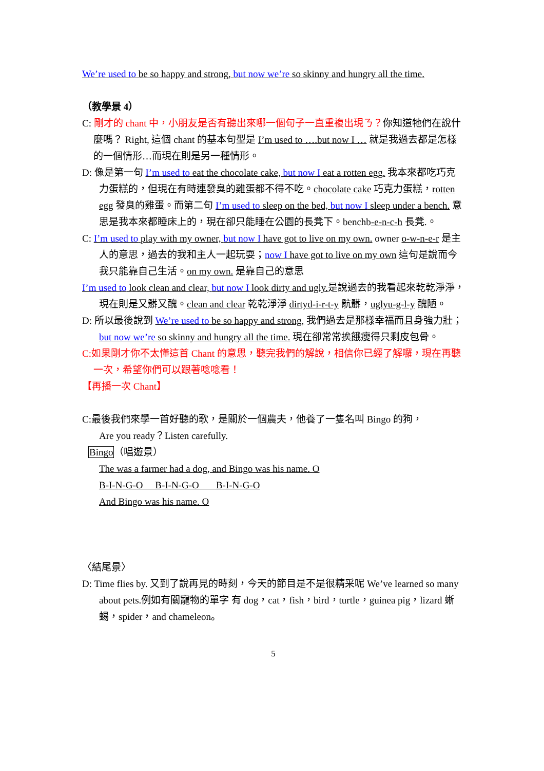We’re used to be so happy and strong, but now we’re so skinny and hungry all the time.
（教學景 4）
C: 剛才的 chant 中，小朋友是否有聽出來哪一個句子一直重複出現ㄋ？你知道牠們在說什麼嗎？ Right, 這個 chant 的基本句型是 I’m used to ….but now I … 就是我過去都是怎樣的一個情形…而現在則是另一種情形。
D: 像是第一句 I’m used to eat the chocolate cake, but now I eat a rotten egg. 我本來都吃巧克力蛋糕的，但現在有時連發臭的雞蛋都不得不吃。chocolate cake 巧克力蛋糕，rotten egg 發臭的雞蛋。而第二句 I’m used to sleep on the bed, but now I sleep under a bench. 意思是我本來都睡床上的，現在卻只能睡在公園的長凳下。benchb-e-n-c-h 長凳.。
C: I’m used to play with my owner, but now I have got to live on my own. owner o-w-n-e-r 是主人的意思，過去的我和主人一起玩耍；now I have got to live on my own 這句是說而今我只能靠自己生活。on my own. 是靠自己的意思
I’m used to look clean and clear, but now I look dirty and ugly. 是說過去的我看起來乾乾淨淨，現在則是又髒又醜。clean and clear 乾乾淨淨 dirtyd-i-r-t-y 骯髒，uglyu-g-l-y 醜陋。
D: 所以最後說到 We’re used to be so happy and strong, 我們過去是那樣幸福而且身強力壯；but now we’re so skinny and hungry all the time. 現在卻常常挨餓瘦得只剩皮包骨。
C:如果剛才你不太懂這首 Chant 的意思，聽完我們的解說，相信你已經了解囉，現在再聽一次，希望你們可以跟著唸唸看！
【再播一次 Chant】
C:最後我們來學一首好聽的歌，是關於一個農夫，他養了一隻名叫 Bingo 的狗，
Are you ready？Listen carefully.
Bingo（唱遊景）
The was a farmer had a dog, and Bingo was his name. O
B-I-N-G-O B-I-N-G-O B-I-N-G-O
And Bingo was his name. O
〈結尾景〉
D: Time flies by. 又到了說再見的時刻，今天的節目是不是很精采呢 We’ve learned so many about pets.例如有關寵物的單字 有 dog，cat，fish，bird，turtle，guinea pig，lizard 蜥蜴，spider，and chameleon。
5